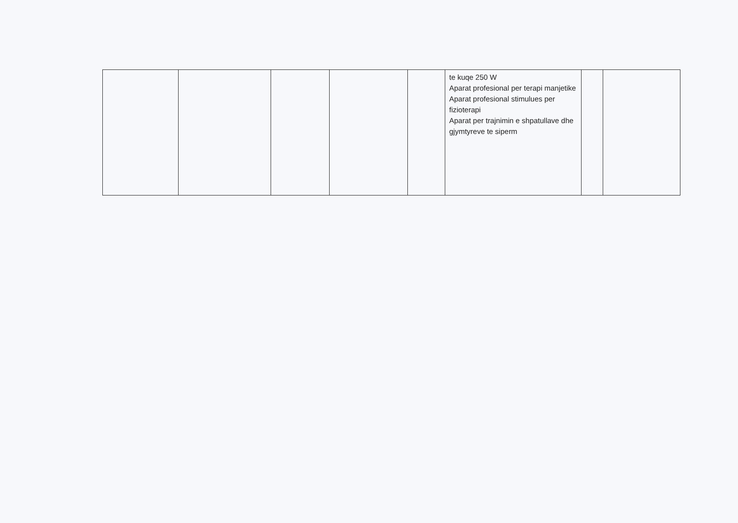| | | | | | te kuqe 250 W Aparat profesional per terapi manjetike Aparat profesional stimulues per fizioterapi Aparat per trajnimin e shpatullave dhe gjymtyreve te siperm | | |